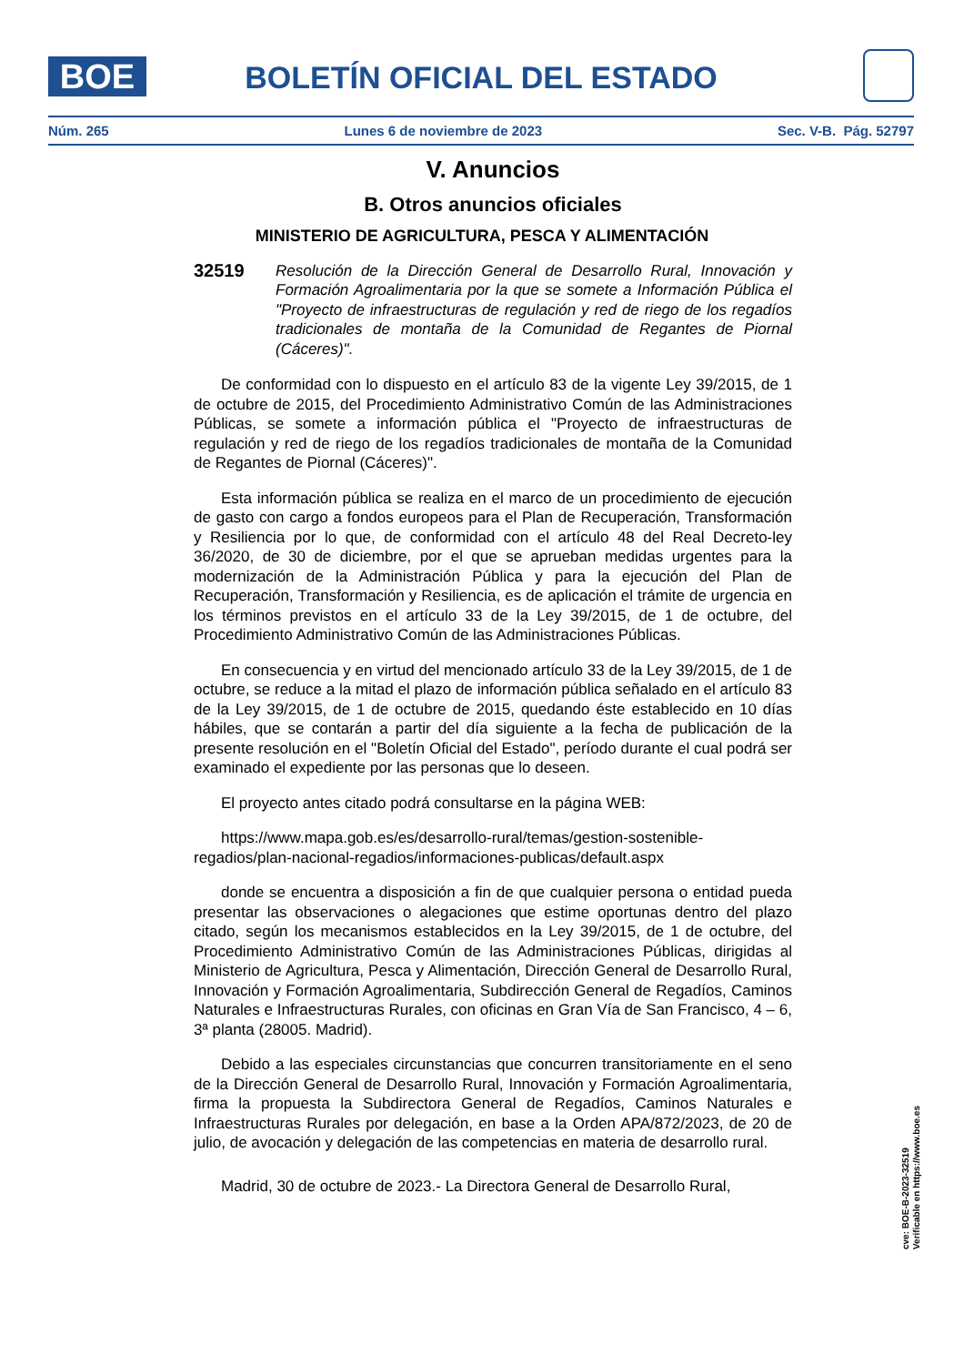BOE
BOLETÍN OFICIAL DEL ESTADO
Núm. 265 Lunes 6 de noviembre de 2023 Sec. V-B. Pág. 52797
V. Anuncios
B. Otros anuncios oficiales
MINISTERIO DE AGRICULTURA, PESCA Y ALIMENTACIÓN
32519
Resolución de la Dirección General de Desarrollo Rural, Innovación y Formación Agroalimentaria por la que se somete a Información Pública el "Proyecto de infraestructuras de regulación y red de riego de los regadíos tradicionales de montaña de la Comunidad de Regantes de Piornal (Cáceres)".
De conformidad con lo dispuesto en el artículo 83 de la vigente Ley 39/2015, de 1 de octubre de 2015, del Procedimiento Administrativo Común de las Administraciones Públicas, se somete a información pública el "Proyecto de infraestructuras de regulación y red de riego de los regadíos tradicionales de montaña de la Comunidad de Regantes de Piornal (Cáceres)".
Esta información pública se realiza en el marco de un procedimiento de ejecución de gasto con cargo a fondos europeos para el Plan de Recuperación, Transformación y Resiliencia por lo que, de conformidad con el artículo 48 del Real Decreto-ley 36/2020, de 30 de diciembre, por el que se aprueban medidas urgentes para la modernización de la Administración Pública y para la ejecución del Plan de Recuperación, Transformación y Resiliencia, es de aplicación el trámite de urgencia en los términos previstos en el artículo 33 de la Ley 39/2015, de 1 de octubre, del Procedimiento Administrativo Común de las Administraciones Públicas.
En consecuencia y en virtud del mencionado artículo 33 de la Ley 39/2015, de 1 de octubre, se reduce a la mitad el plazo de información pública señalado en el artículo 83 de la Ley 39/2015, de 1 de octubre de 2015, quedando éste establecido en 10 días hábiles, que se contarán a partir del día siguiente a la fecha de publicación de la presente resolución en el "Boletín Oficial del Estado", período durante el cual podrá ser examinado el expediente por las personas que lo deseen.
El proyecto antes citado podrá consultarse en la página WEB:
https://www.mapa.gob.es/es/desarrollo-rural/temas/gestion-sostenible-regadios/plan-nacional-regadios/informaciones-publicas/default.aspx
donde se encuentra a disposición a fin de que cualquier persona o entidad pueda presentar las observaciones o alegaciones que estime oportunas dentro del plazo citado, según los mecanismos establecidos en la Ley 39/2015, de 1 de octubre, del Procedimiento Administrativo Común de las Administraciones Públicas, dirigidas al Ministerio de Agricultura, Pesca y Alimentación, Dirección General de Desarrollo Rural, Innovación y Formación Agroalimentaria, Subdirección General de Regadíos, Caminos Naturales e Infraestructuras Rurales, con oficinas en Gran Vía de San Francisco, 4 – 6, 3ª planta (28005. Madrid).
Debido a las especiales circunstancias que concurren transitoriamente en el seno de la Dirección General de Desarrollo Rural, Innovación y Formación Agroalimentaria, firma la propuesta la Subdirectora General de Regadíos, Caminos Naturales e Infraestructuras Rurales por delegación, en base a la Orden APA/872/2023, de 20 de julio, de avocación y delegación de las competencias en materia de desarrollo rural.
Madrid, 30 de octubre de 2023.- La Directora General de Desarrollo Rural,
cve: BOE-B-2023-32519
Verificable en https://www.boe.es